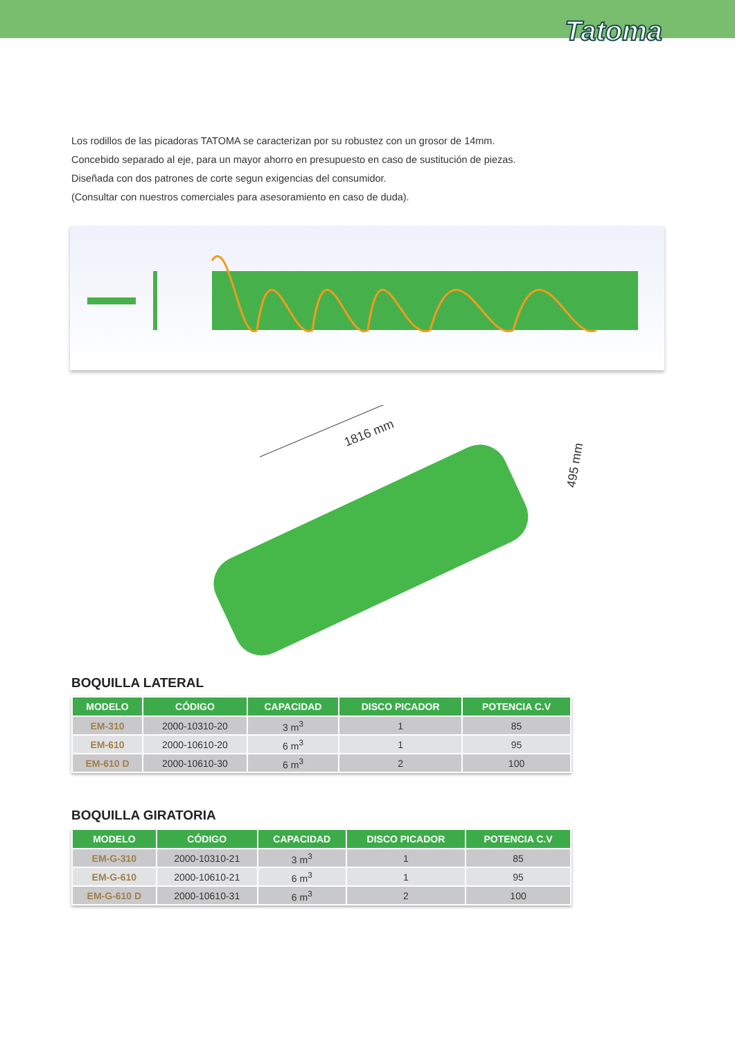Tatoma
Los rodillos de las picadoras TATOMA se caracterizan por su robustez con un grosor de 14mm.
Concebido separado al eje, para un mayor ahorro en presupuesto en caso de sustitución de piezas.
Diseñada con dos patrones de corte segun exigencias del consumidor.
(Consultar con nuestros comerciales para asesoramiento en caso de duda).
1816 mm
495 mm
BOQUILLA LATERAL
| MODELO | CÓDIGO | CAPACIDAD | DISCO PICADOR | POTENCIA C.V |
| --- | --- | --- | --- | --- |
| EM-310 | 2000-10310-20 | 3 m<sup>3</sup> | 1 | 85 |
| EM-610 | 2000-10610-20 | 6 m<sup>3</sup> | 1 | 95 |
| EM-610 D | 2000-10610-30 | 6 m<sup>3</sup> | 2 | 100 |
BOQUILLA GIRATORIA
| MODELO | CÓDIGO | CAPACIDAD | DISCO PICADOR | POTENCIA C.V |
| --- | --- | --- | --- | --- |
| EM-G-310 | 2000-10310-21 | 3 m<sup>3</sup> | 1 | 85 |
| EM-G-610 | 2000-10610-21 | 6 m<sup>3</sup> | 1 | 95 |
| EM-G-610 D | 2000-10610-31 | 6 m<sup>3</sup> | 2 | 100 |